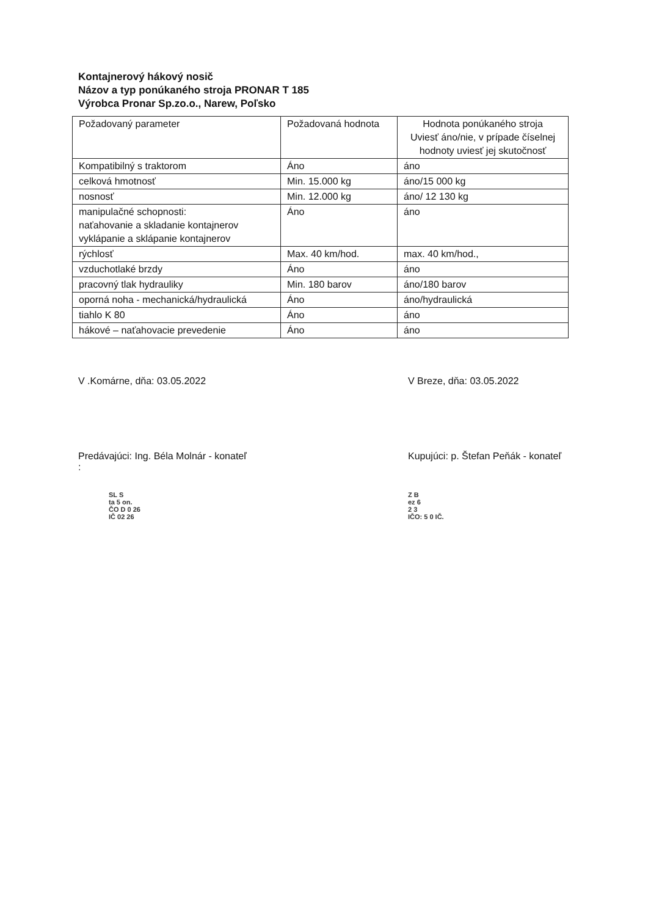Kontajnerový hákový nosič
Názov a typ ponúkaného stroja PRONAR T 185
Výrobca Pronar Sp.zo.o., Narew, Poľsko
| Požadovaný parameter | Požadovaná hodnota | Hodnota ponúkaného stroja Uviesť áno/nie, v prípade číselnej hodnoty uviesť jej skutočnosť |
| Kompatibilný s traktorom | Áno | áno |
| celková hmotnosť | Min. 15.000 kg | áno/15 000 kg |
| nosnosť | Min. 12.000 kg | áno/ 12 130 kg |
| manipulačné schopnosti: naťahovanie a skladanie kontajnerov vyklápanie a sklápanie kontajnerov | Áno | áno |
| rýchlosť | Max. 40 km/hod. | max. 40 km/hod., |
| vzduchotlaké brzdy | Áno | áno |
| pracovný tlak hydrauliky | Min. 180 barov | áno/180 barov |
| oporná noha - mechanická/hydraulická | Áno | áno/hydraulická |
| tiahlo K 80 | Áno | áno |
| hákové – naťahovacie prevedenie | Áno | áno |
V .Komárne, dňa: 03.05.2022 V Breze, dňa: 03.05.2022
Predávajúci: Ing. Béla Molnár - konateľ
:
Kupujúci: p. Štefan Peňák - konateľ
SL S
ta 5 on.
ČO D 0 26
IČ 02 26
Z B
ez 6
2 3
IČO: 5 0 IČ.